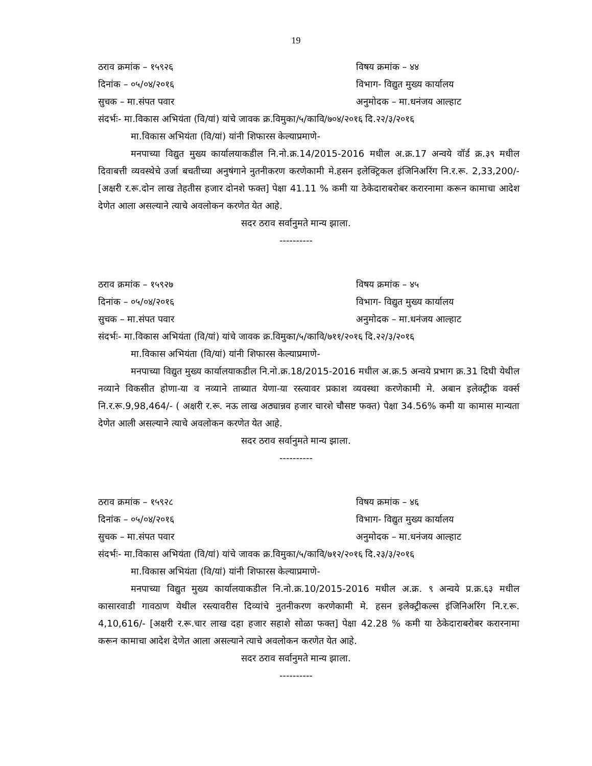19
ठराव क्रमांक – १५९२६ विषय क्रमांक – ४४
दिनांक – ०५/०४/२०१६ विभाग- विद्युत मुख्य कार्यालय
सुचक – मा.संपत पवार अनुमोदक – मा.धनंजय आल्हाट
संदर्भः- मा.विकास अभियंता (वि/यां) यांचे जावक क्र.विमुका/५/कावि/७०४/२०१६ दि.२२/३/२०१६
मा.विकास अभियंता (वि/यां) यांनी शिफारस केल्याप्रमाणे-
मनपाच्या विद्युत मुख्य कार्यालयाकडील नि.नो.क्र.14/2015-2016 मधील अ.क्र.17 अन्वये वॉर्ड क्र.३९ मधील दिवाबत्ती व्यवस्थेचे उर्जा बचतीच्या अनुषंगाने नुतनीकरण करणेकामी मे.हसन इलेक्ट्रिकल इंजिनिअरिंग नि.र.रू. 2,33,200/- [अक्षरी र.रू.दोन लाख तेहतीस हजार दोनशे फक्त] पेक्षा 41.11 % कमी या ठेकेदाराबरोबर करारनामा करून कामाचा आदेश देणेत आला असल्याने त्याचे अवलोकन करणेत येत आहे.
सदर ठराव सर्वानुमते मान्य झाला.
----------
ठराव क्रमांक – १५९२७ विषय क्रमांक – ४५
दिनांक – ०५/०४/२०१६ विभाग- विद्युत मुख्य कार्यालय
सुचक – मा.संपत पवार अनुमोदक – मा.धनंजय आल्हाट
संदर्भः- मा.विकास अभियंता (वि/यां) यांचे जावक क्र.विमुका/५/कावि/७११/२०१६ दि.२२/३/२०१६
मा.विकास अभियंता (वि/यां) यांनी शिफारस केल्याप्रमाणे-
मनपाच्या विद्युत मुख्य कार्यालयाकडील नि.नो.क्र.18/2015-2016 मधील अ.क्र.5 अन्वये प्रभाग क्र.31 दिघी येथील नव्याने विकसीत होणा-या व नव्याने ताब्यात येणा-या रस्त्यावर प्रकाश व्यवस्था करणेकामी मे. अबान इलेक्ट्रीक वर्क्स नि.र.रू.9,98,464/- ( अक्षरी र.रू. नऊ लाख अठ्यान्नव हजार चारशे चौसष्ट फक्त) पेक्षा 34.56% कमी या कामास मान्यता देणेत आली असल्याने त्याचे अवलोकन करणेत येत आहे.
सदर ठराव सर्वानुमते मान्य झाला.
----------
ठराव क्रमांक – १५९२८ विषय क्रमांक – ४६
दिनांक – ०५/०४/२०१६ विभाग- विद्युत मुख्य कार्यालय
सुचक – मा.संपत पवार अनुमोदक – मा.धनंजय आल्हाट
संदर्भः- मा.विकास अभियंता (वि/यां) यांचे जावक क्र.विमुका/५/कावि/७१२/२०१६ दि.२३/३/२०१६
मा.विकास अभियंता (वि/यां) यांनी शिफारस केल्याप्रमाणे-
मनपाच्या विद्युत मुख्य कार्यालयाकडील नि.नो.क्र.10/2015-2016 मधील अ.क्र. ९ अन्वये प्र.क्र.६३ मधील कासारवाडी गावठाण येथील रस्त्यावरीस दिव्यांचे नुतनीकरण करणेकामी मे. हसन इलेक्ट्रीकल्स इंजिनिअरिंग नि.र.रू. 4,10,616/- [अक्षरी र.रू.चार लाख दहा हजार सहाशे सोळा फक्त] पेक्षा 42.28 % कमी या ठेकेदाराबरोबर करारनामा करून कामाचा आदेश देणेत आला असल्याने त्याचे अवलोकन करणेत येत आहे.
सदर ठराव सर्वानुमते मान्य झाला.
----------